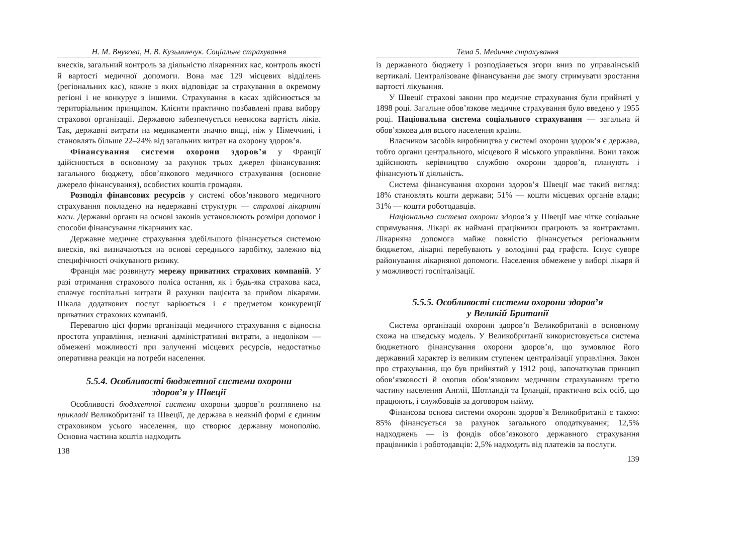Н. М. Внукова, Н. В. Кузьминчук. Соціальне страхування
внесків, загальний контроль за діяльністю лікарняних кас, контроль якості й вартості медичної допомоги. Вона має 129 місцевих відділень (регіональних кас), кожне з яких відповідає за страхування в окремому регіоні і не конкурує з іншими. Страхування в касах здійснюється за територіальним принципом. Клієнти практично позбавлені права вибору страхової організації. Державою забезпечується невисока вартість ліків. Так, державні витрати на медикаменти значно вищі, ніж у Німеччині, і становлять більше 22–24% від загальних витрат на охорону здоров’я.
Фінансування системи охорони здоров’я у Франції здійснюється в основному за рахунок трьох джерел фінансування: загального бюджету, обов’язкового медичного страхування (основне джерело фінансування), особистих коштів громадян.
Розподіл фінансових ресурсів у системі обов’язкового медичного страхування покладено на недержавні структури — страхові лікарняні каси. Державні органи на основі законів установлюють розміри допомог і способи фінансування лікарняних кас.
Державне медичне страхування здебільшого фінансується системою внесків, які визначаються на основі середнього заробітку, залежно від специфічності очікуваного ризику.
Франція має розвинуту мережу приватних страхових компаній. У разі отримання страхового поліса остання, як і будь-яка страхова каса, сплачує госпітальні витрати й рахунки пацієнта за прийом лікарями. Шкала додаткових послуг варіюється і є предметом конкуренції приватних страхових компаній.
Перевагою цієї форми організації медичного страхування є відносна простота управління, незначні адміністративні витрати, а недоліком — обмежені можливості при залученні місцевих ресурсів, недостатньо оперативна реакція на потреби населення.
5.5.4. Особливості бюджетної системи охорони
здоров’я у Швеції
Особливості бюджетної системи охорони здоров’я розглянено на прикладі Великобританії та Швеції, де держава в неявній формі є єдиним страховиком усього населення, що створює державну монополію. Основна частина коштів надходить
138
Тема 5. Медичне страхування
із державного бюджету і розподіляється згори вниз по управлінській вертикалі. Централізоване фінансування дає змогу стримувати зростання вартості лікування.
У Швеції страхові закони про медичне страхування були прийняті у 1898 році. Загальне обов’язкове медичне страхування було введено у 1955 році. Національна система соціального страхування — загальна й обов’язкова для всього населення країни.
Власником засобів виробництва у системі охорони здоров’я є держава, тобто органи центрального, місцевого й міського управління. Вони також здійснюють керівництво службою охорони здоров’я, планують і фінансують її діяльність.
Система фінансування охорони здоров’я Швеції має такий вигляд: 18% становлять кошти держави; 51% — кошти місцевих органів влади; 31% — кошти роботодавців.
Національна система охорони здоров’я у Швеції має чітке соціальне спрямування. Лікарі як наймані працівники працюють за контрактами. Лікарняна допомога майже повністю фінансується регіональним бюджетом, лікарні перебувають у володінні рад графств. Існує суворе районування лікарняної допомоги. Населення обмежене у виборі лікаря й у можливості госпіталізації.
5.5.5. Особливості системи охорони здоров’я
у Великій Британії
Система організації охорони здоров’я Великобританії в основному схожа на шведську модель. У Великобританії використовується система бюджетного фінансування охорони здоров’я, що зумовлює його державний характер із великим ступенем централізації управління. Закон про страхування, що був прийнятий у 1912 році, започаткував принцип обов’язковості й охопив обов’язковим медичним страхуванням третю частину населення Англії, Шотландії та Ірландії, практично всіх осіб, що працюють, і службовців за договором найму.
Фінансова основа системи охорони здоров’я Великобританії є такою: 85% фінансується за рахунок загального оподаткування; 12,5% надходжень — із фондів обов’язкового державного страхування працівників і роботодавців: 2,5% надходить від платежів за послуги.
139